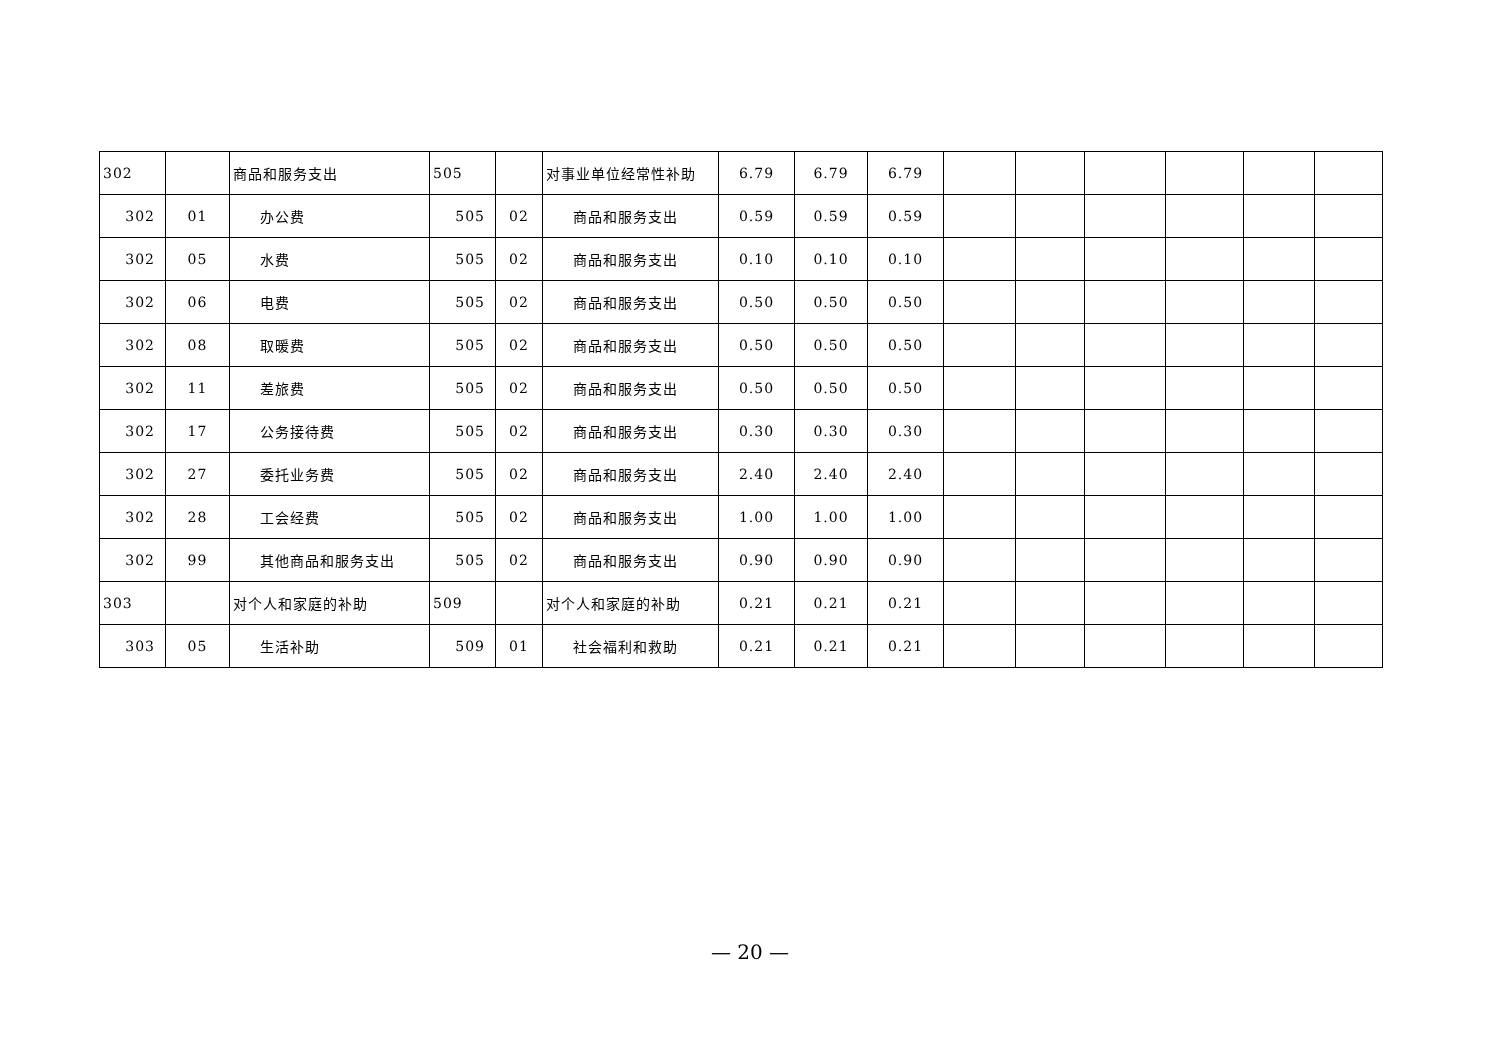| 302 | | 商品和服务支出 | 505 | | 对事业单位经常性补助 | 6.79 | 6.79 | 6.79 | | | | | | |
| 302 | 01 | 办公费 | 505 | 02 | 商品和服务支出 | 0.59 | 0.59 | 0.59 | | | | | | |
| 302 | 05 | 水费 | 505 | 02 | 商品和服务支出 | 0.10 | 0.10 | 0.10 | | | | | | |
| 302 | 06 | 电费 | 505 | 02 | 商品和服务支出 | 0.50 | 0.50 | 0.50 | | | | | | |
| 302 | 08 | 取暖费 | 505 | 02 | 商品和服务支出 | 0.50 | 0.50 | 0.50 | | | | | | |
| 302 | 11 | 差旅费 | 505 | 02 | 商品和服务支出 | 0.50 | 0.50 | 0.50 | | | | | | |
| 302 | 17 | 公务接待费 | 505 | 02 | 商品和服务支出 | 0.30 | 0.30 | 0.30 | | | | | | |
| 302 | 27 | 委托业务费 | 505 | 02 | 商品和服务支出 | 2.40 | 2.40 | 2.40 | | | | | | |
| 302 | 28 | 工会经费 | 505 | 02 | 商品和服务支出 | 1.00 | 1.00 | 1.00 | | | | | | |
| 302 | 99 | 其他商品和服务支出 | 505 | 02 | 商品和服务支出 | 0.90 | 0.90 | 0.90 | | | | | | |
| 303 | | 对个人和家庭的补助 | 509 | | 对个人和家庭的补助 | 0.21 | 0.21 | 0.21 | | | | | | |
| 303 | 05 | 生活补助 | 509 | 01 | 社会福利和救助 | 0.21 | 0.21 | 0.21 | | | | | | |
— 20 —